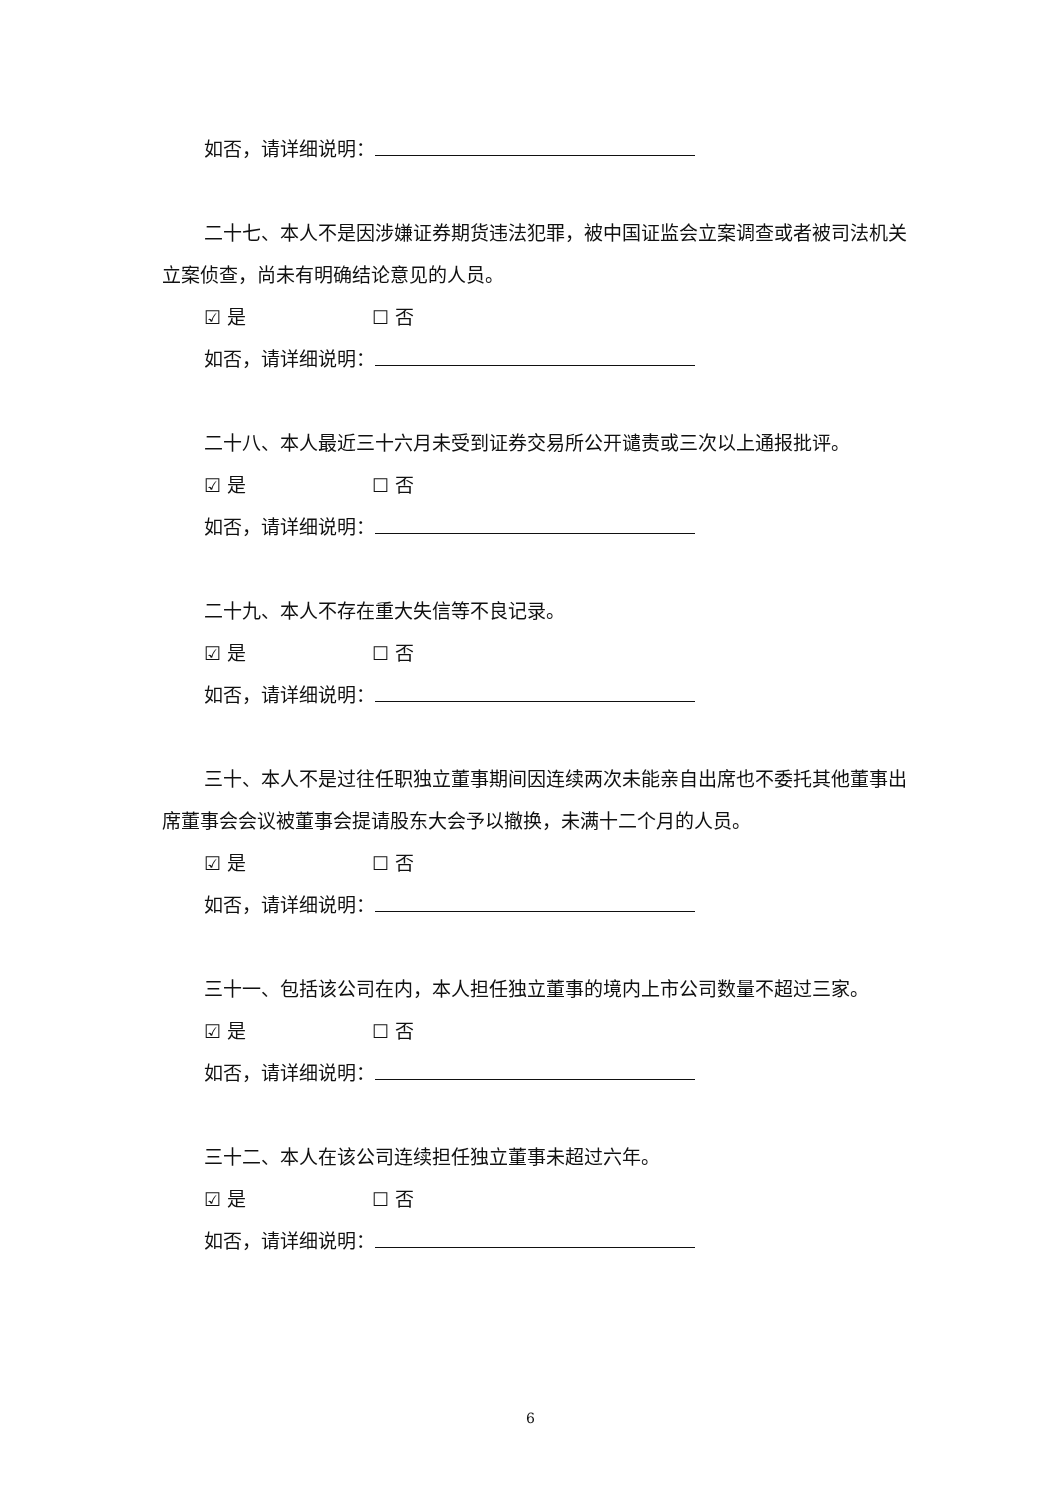如否，请详细说明：
二十七、本人不是因涉嫌证券期货违法犯罪，被中国证监会立案调查或者被司法机关立案侦查，尚未有明确结论意见的人员。
☑ 是 ☐ 否
如否，请详细说明：
二十八、本人最近三十六月未受到证券交易所公开谴责或三次以上通报批评。
☑ 是 ☐ 否
如否，请详细说明：
二十九、本人不存在重大失信等不良记录。
☑ 是 ☐ 否
如否，请详细说明：
三十、本人不是过往任职独立董事期间因连续两次未能亲自出席也不委托其他董事出席董事会会议被董事会提请股东大会予以撤换，未满十二个月的人员。
☑ 是 ☐ 否
如否，请详细说明：
三十一、包括该公司在内，本人担任独立董事的境内上市公司数量不超过三家。
☑ 是 ☐ 否
如否，请详细说明：
三十二、本人在该公司连续担任独立董事未超过六年。
☑ 是 ☐ 否
如否，请详细说明：
6